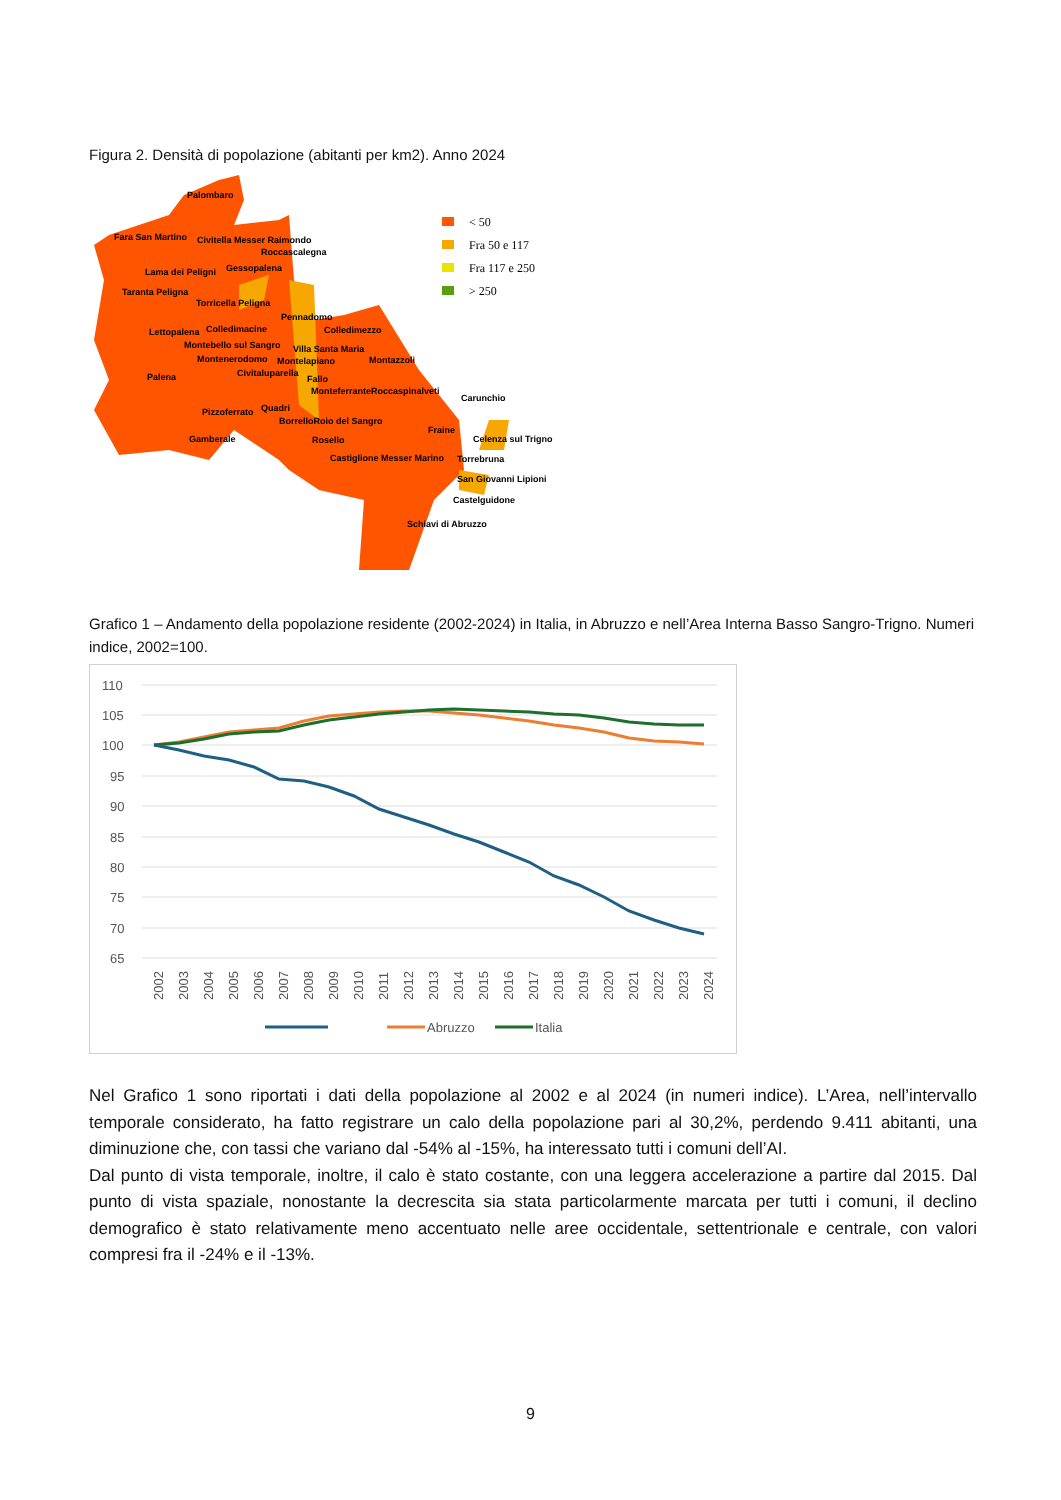Figura 2. Densità di popolazione (abitanti per km2). Anno 2024
< 50
Fra 50 e 117
Fra 117 e 250
> 250
Palombaro
Fara San Martino
Civitella Messer Raimondo
Roccascalegna
Lama dei Peligni
Gessopalena
Taranta Peligna
Torricella Peligna
Pennadomo
Lettopalena
Colledimacine
Colledimezzo
Montebello sul Sangro
Villa Santa Maria
Montenerodomo
Montelapiano
Montazzoli
Palena
Civitaluparella
Fallo
MonteferranteRoccaspinalveti
Carunchio
Pizzoferrato
Quadri
BorrelloRoio del Sangro
Fraine
Gamberale
Rosello
Celenza sul Trigno
Castiglione Messer Marino
Torrebruna
San Giovanni Lipioni
Castelguidone
Schiavi di Abruzzo
Grafico 1 – Andamento della popolazione residente (2002-2024) in Italia, in Abruzzo e nell’Area Interna Basso Sangro-Trigno. Numeri indice, 2002=100.
110
105
100
95
90
85
80
75
70
65
2002
2003
2004
2005
2006
2007
2008
2009
2010
2011
2012
2013
2014
2015
2016
2017
2018
2019
2020
2021
2022
2023
2024
Abruzzo
Italia
Nel Grafico 1 sono riportati i dati della popolazione al 2002 e al 2024 (in numeri indice). L’Area, nell’intervallo temporale considerato, ha fatto registrare un calo della popolazione pari al 30,2%, perdendo 9.411 abitanti, una diminuzione che, con tassi che variano dal -54% al -15%, ha interessato tutti i comuni dell’AI.
Dal punto di vista temporale, inoltre, il calo è stato costante, con una leggera accelerazione a partire dal 2015. Dal punto di vista spaziale, nonostante la decrescita sia stata particolarmente marcata per tutti i comuni, il declino demografico è stato relativamente meno accentuato nelle aree occidentale, settentrionale e centrale, con valori compresi fra il -24% e il -13%.
9